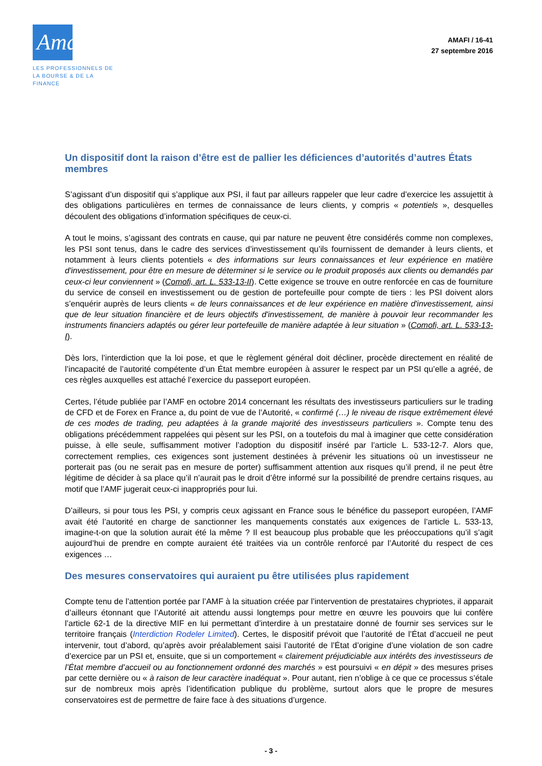Amafi ›
LES PROFESSIONNELS DE
LA BOURSE & DE LA FINANCE
AMAFI / 16-41
27 septembre 2016
Un dispositif dont la raison d’être est de pallier les déficiences d’autorités d’autres États membres
S’agissant d’un dispositif qui s’applique aux PSI, il faut par ailleurs rappeler que leur cadre d’exercice les assujettit à des obligations particulières en termes de connaissance de leurs clients, y compris « potentiels », desquelles découlent des obligations d’information spécifiques de ceux-ci.
A tout le moins, s’agissant des contrats en cause, qui par nature ne peuvent être considérés comme non complexes, les PSI sont tenus, dans le cadre des services d’investissement qu’ils fournissent de demander à leurs clients, et notamment à leurs clients potentiels « des informations sur leurs connaissances et leur expérience en matière d'investissement, pour être en mesure de déterminer si le service ou le produit proposés aux clients ou demandés par ceux-ci leur conviennent » (Comofi, art. L. 533-13-II). Cette exigence se trouve en outre renforcée en cas de fourniture du service de conseil en investissement ou de gestion de portefeuille pour compte de tiers : les PSI doivent alors s’enquérir auprès de leurs clients « de leurs connaissances et de leur expérience en matière d'investissement, ainsi que de leur situation financière et de leurs objectifs d'investissement, de manière à pouvoir leur recommander les instruments financiers adaptés ou gérer leur portefeuille de manière adaptée à leur situation » (Comofi, art. L. 533-13-I).
Dès lors, l’interdiction que la loi pose, et que le règlement général doit décliner, procède directement en réalité de l’incapacité de l’autorité compétente d’un État membre européen à assurer le respect par un PSI qu’elle a agréé, de ces règles auxquelles est attaché l’exercice du passeport européen.
Certes, l’étude publiée par l’AMF en octobre 2014 concernant les résultats des investisseurs particuliers sur le trading de CFD et de Forex en France a, du point de vue de l’Autorité, « confirmé (…) le niveau de risque extrêmement élevé de ces modes de trading, peu adaptées à la grande majorité des investisseurs particuliers ». Compte tenu des obligations précédemment rappelées qui pèsent sur les PSI, on a toutefois du mal à imaginer que cette considération puisse, à elle seule, suffisamment motiver l’adoption du dispositif inséré par l’article L. 533-12-7. Alors que, correctement remplies, ces exigences sont justement destinées à prévenir les situations où un investisseur ne porterait pas (ou ne serait pas en mesure de porter) suffisamment attention aux risques qu’il prend, il ne peut être légitime de décider à sa place qu’il n’aurait pas le droit d’être informé sur la possibilité de prendre certains risques, au motif que l’AMF jugerait ceux-ci inappropriés pour lui.
D’ailleurs, si pour tous les PSI, y compris ceux agissant en France sous le bénéfice du passeport européen, l’AMF avait été l’autorité en charge de sanctionner les manquements constatés aux exigences de l’article L. 533-13, imagine-t-on que la solution aurait été la même ? Il est beaucoup plus probable que les préoccupations qu’il s’agit aujourd’hui de prendre en compte auraient été traitées via un contrôle renforcé par l’Autorité du respect de ces exigences …
Des mesures conservatoires qui auraient pu être utilisées plus rapidement
Compte tenu de l’attention portée par l’AMF à la situation créée par l’intervention de prestataires chypriotes, il apparait d’ailleurs étonnant que l’Autorité ait attendu aussi longtemps pour mettre en œuvre les pouvoirs que lui confère l’article 62-1 de la directive MIF en lui permettant d’interdire à un prestataire donné de fournir ses services sur le territoire français (Interdiction Rodeler Limited). Certes, le dispositif prévoit que l’autorité de l’État d’accueil ne peut intervenir, tout d’abord, qu’après avoir préalablement saisi l’autorité de l’État d’origine d’une violation de son cadre d’exercice par un PSI et, ensuite, que si un comportement « clairement préjudiciable aux intérêts des investisseurs de l’État membre d’accueil ou au fonctionnement ordonné des marchés » est poursuivi « en dépit » des mesures prises par cette dernière ou « à raison de leur caractère inadéquat ». Pour autant, rien n’oblige à ce que ce processus s’étale sur de nombreux mois après l’identification publique du problème, surtout alors que le propre de mesures conservatoires est de permettre de faire face à des situations d’urgence.
- 3 -